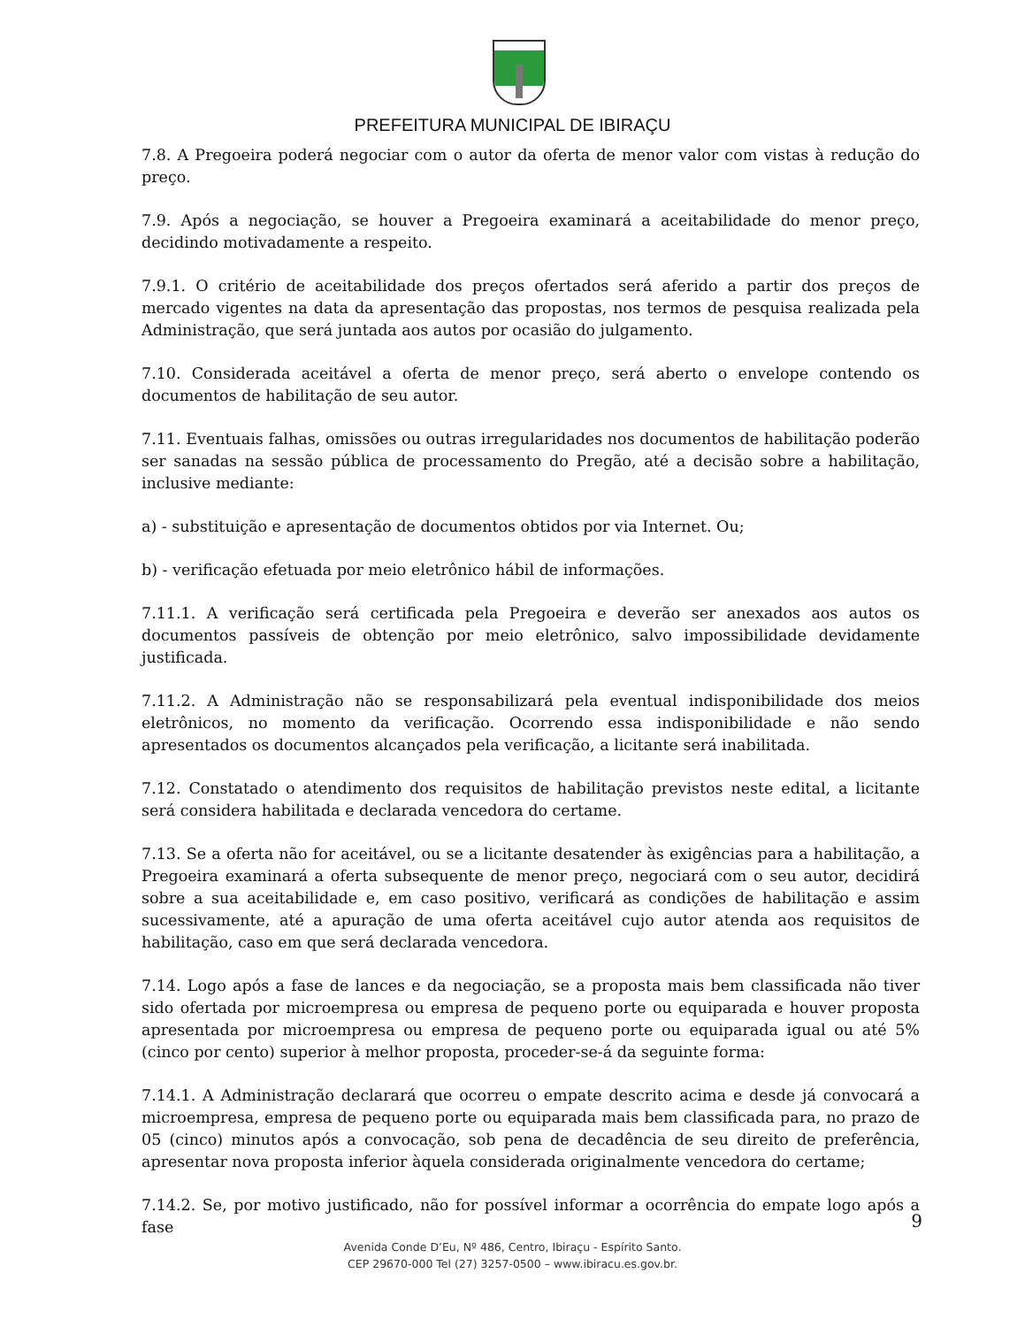PREFEITURA MUNICIPAL DE IBIRAÇU
7.8. A Pregoeira poderá negociar com o autor da oferta de menor valor com vistas à redução do preço.
7.9. Após a negociação, se houver a Pregoeira examinará a aceitabilidade do menor preço, decidindo motivadamente a respeito.
7.9.1. O critério de aceitabilidade dos preços ofertados será aferido a partir dos preços de mercado vigentes na data da apresentação das propostas, nos termos de pesquisa realizada pela Administração, que será juntada aos autos por ocasião do julgamento.
7.10. Considerada aceitável a oferta de menor preço, será aberto o envelope contendo os documentos de habilitação de seu autor.
7.11. Eventuais falhas, omissões ou outras irregularidades nos documentos de habilitação poderão ser sanadas na sessão pública de processamento do Pregão, até a decisão sobre a habilitação, inclusive mediante:
a) - substituição e apresentação de documentos obtidos por via Internet. Ou;
b) - verificação efetuada por meio eletrônico hábil de informações.
7.11.1. A verificação será certificada pela Pregoeira e deverão ser anexados aos autos os documentos passíveis de obtenção por meio eletrônico, salvo impossibilidade devidamente justificada.
7.11.2. A Administração não se responsabilizará pela eventual indisponibilidade dos meios eletrônicos, no momento da verificação. Ocorrendo essa indisponibilidade e não sendo apresentados os documentos alcançados pela verificação, a licitante será inabilitada.
7.12. Constatado o atendimento dos requisitos de habilitação previstos neste edital, a licitante será considera habilitada e declarada vencedora do certame.
7.13. Se a oferta não for aceitável, ou se a licitante desatender às exigências para a habilitação, a Pregoeira examinará a oferta subsequente de menor preço, negociará com o seu autor, decidirá sobre a sua aceitabilidade e, em caso positivo, verificará as condições de habilitação e assim sucessivamente, até a apuração de uma oferta aceitável cujo autor atenda aos requisitos de habilitação, caso em que será declarada vencedora.
7.14. Logo após a fase de lances e da negociação, se a proposta mais bem classificada não tiver sido ofertada por microempresa ou empresa de pequeno porte ou equiparada e houver proposta apresentada por microempresa ou empresa de pequeno porte ou equiparada igual ou até 5% (cinco por cento) superior à melhor proposta, proceder-se-á da seguinte forma:
7.14.1. A Administração declarará que ocorreu o empate descrito acima e desde já convocará a microempresa, empresa de pequeno porte ou equiparada mais bem classificada para, no prazo de 05 (cinco) minutos após a convocação, sob pena de decadência de seu direito de preferência, apresentar nova proposta inferior àquela considerada originalmente vencedora do certame;
7.14.2. Se, por motivo justificado, não for possível informar a ocorrência do empate logo após a fase
9
Avenida Conde D’Eu, Nº 486, Centro, Ibiraçu - Espírito Santo.
CEP 29670-000 Tel (27) 3257-0500 – www.ibiracu.es.gov.br.